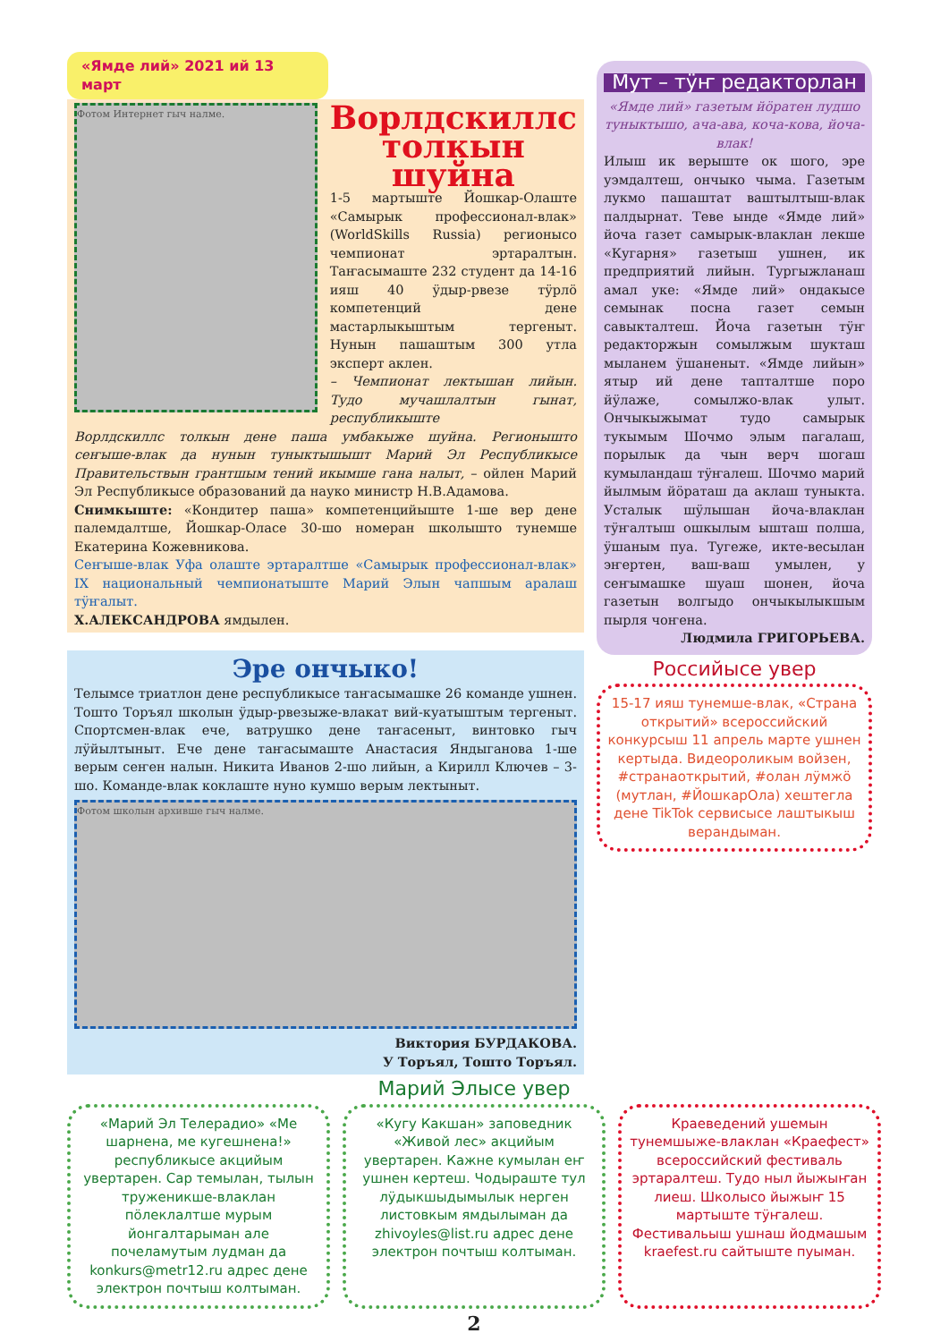«Ямде лий» 2021 ий 13 март
Фотом Интернет гыч налме.
Ворлдскиллс толкын шуйна
1-5 мартыште Йошкар-Олаште «Самырык профессионал-влак» (WorldSkills Russia) регионысо чемпионат эртаралтын. Таҥасымаште 232 студент да 14-16 ияш 40 ӱдыр-рвезе тӱрлӧ компетенций дене мастарлыкыштым тергеныт. Нунын пашаштым 300 утла эксперт аклен.
– Чемпионат лектышан лийын. Тудо мучашлалтын гынат, республикыште
Ворлдскиллс толкын дене паша умбакыже шуйна. Регионышто сеҥыше-влак да нунын туныктышышт Марий Эл Республикысе Правительствын грантшым тений икымше гана налыт, – ойлен Марий Эл Республикысе образований да науко министр Н.В.Адамова.
Снимкыште: «Кондитер паша» компетенцийыште 1-ше вер дене палемдалтше, Йошкар-Оласе 30-шо номеран школышто тунемше Екатерина Кожевникова.
Сеҥыше-влак Уфа олаште эртаралтше «Самырык профессионал-влак» IX национальный чемпионатыште Марий Элын чапшым аралаш тӱҥалыт.
Х.АЛЕКСАНДРОВА ямдылен.
Эре ончыко!
Телымсе триатлон дене республикысе таҥасымашке 26 команде ушнен. Тошто Торъял школын ӱдыр-рвезыже-влакат вий-куатыштым тергеныт. Спортсмен-влак ече, ватрушко дене таҥасеныт, винтовко гыч лӱйылтыныт. Ече дене таҥасымаште Анастасия Яндыганова 1-ше верым сеҥен налын. Никита Иванов 2-шо лийын, а Кирилл Ключев – 3-шо. Команде-влак коклаште нуно кумшо верым лектыныт.
Фотом школын архивше гыч налме.
Виктория БУРДАКОВА.
У Торъял, Тошто Торъял.
Мут – тӱҥ редакторлан
«Ямде лий» газетым йӧратен лудшо туныктышо, ача-ава, коча-кова, йоча-влак!
Илыш ик верыште ок шого, эре уэмдалтеш, ончыко чыма. Газетым лукмо пашаштат ваштылтыш-влак палдырнат. Теве ынде «Ямде лий» йоча газет самырык-влаклан лекше «Кугарня» газетыш ушнен, ик предприятий лийын. Тургыжланаш амал уке: «Ямде лий» ондакысе семынак посна газет семын савыкталтеш. Йоча газетын тӱҥ редакторжын сомылжым шукташ мыланем ӱшаненыт. «Ямде лийын» ятыр ий дене тапталтше поро йӱлаже, сомылжо-влак улыт. Ончыкыжымат тудо самырык тукымым Шочмо элым пагалаш, порылык да чын верч шогаш кумыландаш тӱҥалеш. Шочмо марий йылмым йӧраташ да аклаш туныкта. Усталык шӱлышан йоча-влаклан тӱҥалтыш ошкылым ышташ полша, ӱшаным пуа. Тугеже, икте-весылан эҥертен, ваш-ваш умылен, у сеҥымашке шуаш шонен, йоча газетын волгыдо ончыкылыкшым пырля чоҥена.
Людмила ГРИГОРЬЕВА.
Российысе увер
15-17 ияш тунемше-влак, «Страна открытий» всероссийский конкурсыш 11 апрель марте ушнен кертыда. Видеороликым войзен, #странаоткрытий, #олан лӱмжӧ (мутлан, #ЙошкарОла) хештегла дене TikTok сервисысе лаштыкыш верандыман.
Марий Элысе увер
«Марий Эл Телерадио» «Ме шарнена, ме кугешнена!» республикысе акцийым увертарен. Сар темылан, тылын труженикше-влаклан пӧлеклалтше мурым йонгалтарыман але почеламутым лудман да konkurs@metr12.ru адрес дене электрон почтыш колтыман.
«Кугу Какшан» заповедник «Живой лес» акцийым увертарен. Кажне кумылан еҥ ушнен кертеш. Чодыраште тул лӱдыкшыдымылык нерген листовкым ямдылыман да zhivoyles@list.ru адрес дене электрон почтыш колтыман.
Краеведений ушемын тунемшыже-влаклан «Краефест» всероссийский фестиваль эртаралтеш. Тудо ныл йыжыҥан лиеш. Школысо йыжыҥ 15 мартыште тӱҥалеш. Фестивальыш ушнаш йодмашым kraefest.ru сайтыште пуыман.
2